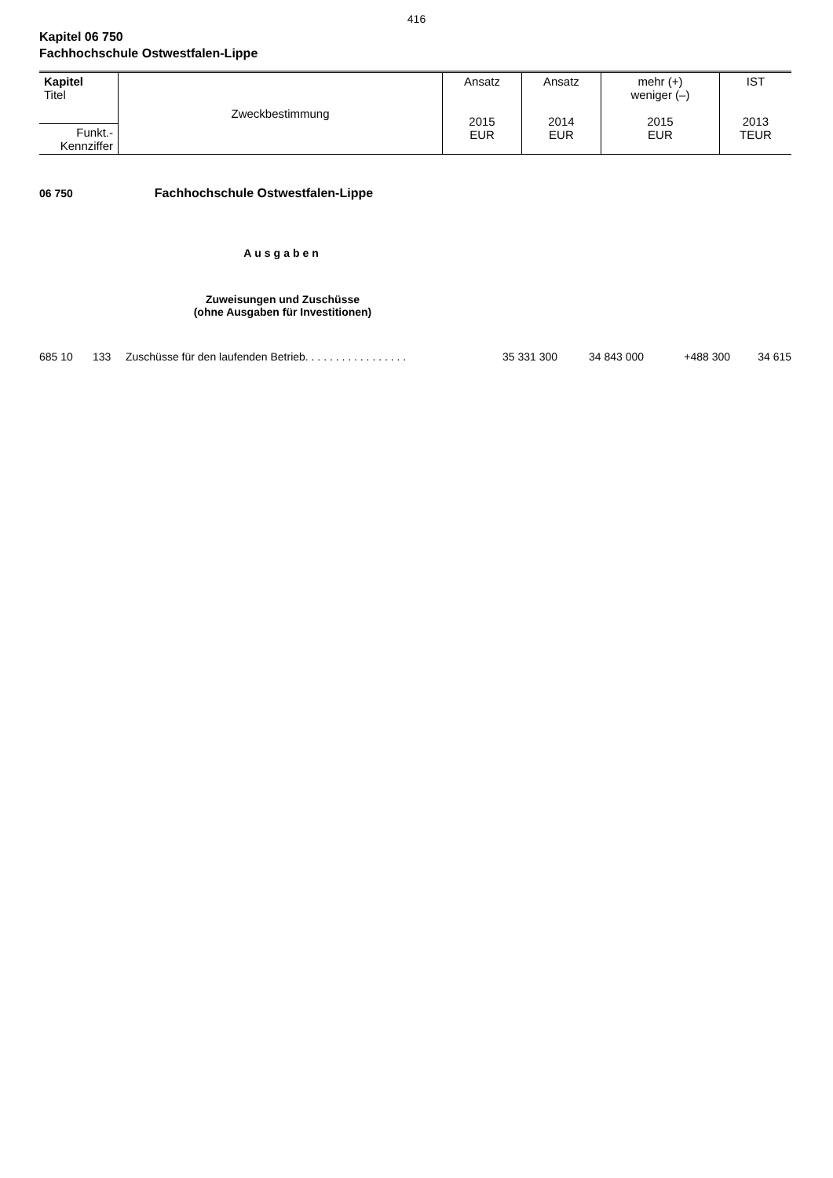416
Kapitel 06 750
Fachhochschule Ostwestfalen-Lippe
| Kapitel Titel | Zweckbestimmung | Ansatz 2015 EUR | Ansatz 2014 EUR | mehr (+) weniger (–) 2015 EUR | IST 2013 TEUR |
| Funkt.- Kennziffer | | | | | |
06 750 Fachhochschule Ostwestfalen-Lippe
Ausgaben
Zuweisungen und Zuschüsse
(ohne Ausgaben für Investitionen)
| 685 10 | 133 | Zuschüsse für den laufenden Betrieb. . . . . . . . . . . . . . . . . | 35 331 300 | 34 843 000 | +488 300 | 34 615 |